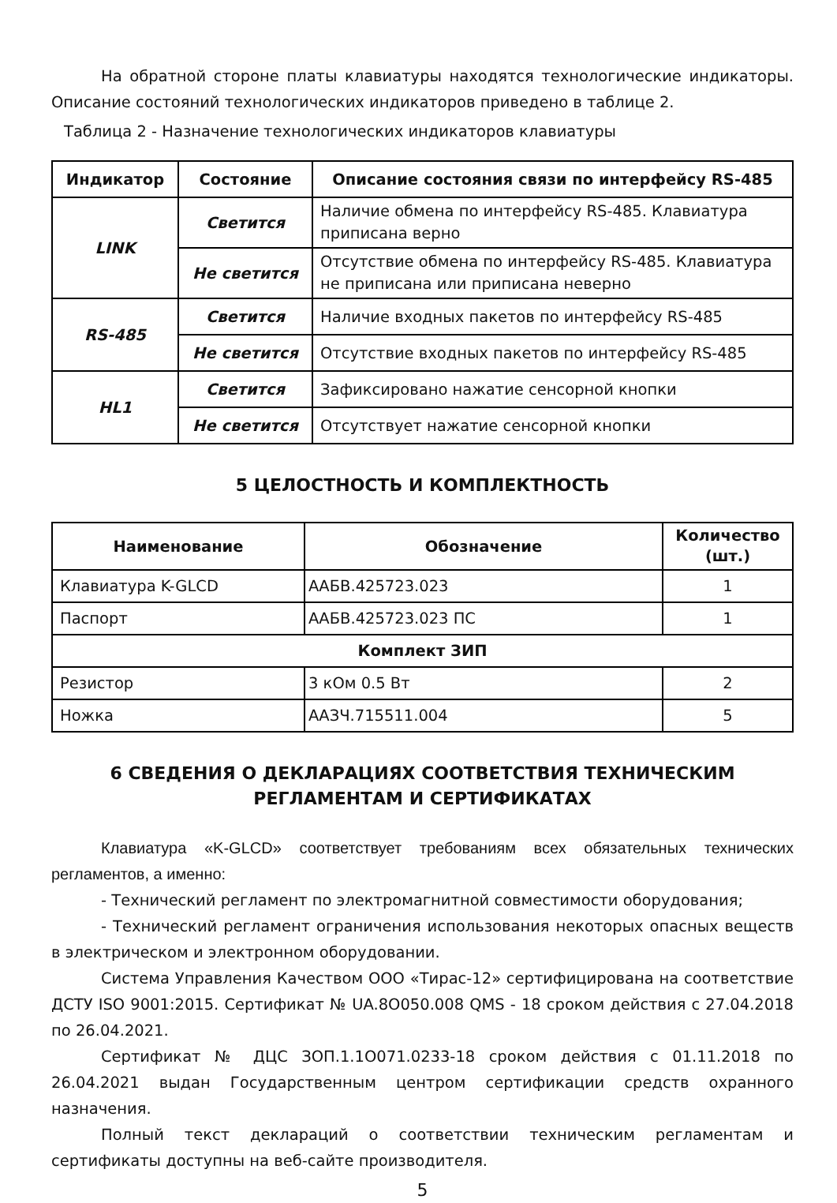На обратной стороне платы клавиатуры находятся технологические индикаторы. Описание состояний технологических индикаторов приведено в таблице 2.
Таблица 2 - Назначение технологических индикаторов клавиатуры
| Индикатор | Состояние | Описание состояния связи по интерфейсу RS-485 |
| --- | --- | --- |
| LINK | Светится | Наличие обмена по интерфейсу RS-485. Клавиатура приписана верно |
| | Не светится | Отсутствие обмена по интерфейсу RS-485. Клавиатура не приписана или приписана неверно |
| RS-485 | Светится | Наличие входных пакетов по интерфейсу RS-485 |
| | Не светится | Отсутствие входных пакетов по интерфейсу RS-485 |
| HL1 | Светится | Зафиксировано нажатие сенсорной кнопки |
| | Не светится | Отсутствует нажатие сенсорной кнопки |
5 ЦЕЛОСТНОСТЬ И КОМПЛЕКТНОСТЬ
| Наименование | Обозначение | Количество (шт.) |
| --- | --- | --- |
| Клавиатура K-GLCD | ААБВ.425723.023 | 1 |
| Паспорт | ААБВ.425723.023 ПС | 1 |
| Комплект ЗИП | | |
| Резистор | 3 кОм 0.5 Вт | 2 |
| Ножка | ААЗЧ.715511.004 | 5 |
6 СВЕДЕНИЯ О ДЕКЛАРАЦИЯХ СООТВЕТСТВИЯ ТЕХНИЧЕСКИМ РЕГЛАМЕНТАМ И СЕРТИФИКАТАХ
Клавиатура «K-GLCD» соответствует требованиям всех обязательных технических регламентов, а именно:
- Технический регламент по электромагнитной совместимости оборудования;
- Технический регламент ограничения использования некоторых опасных веществ в электрическом и электронном оборудовании.
Система Управления Качеством ООО «Тирас-12» сертифицирована на соответствие ДСТУ ISO 9001:2015. Сертификат № UA.8О050.008 QMS - 18 сроком действия с 27.04.2018 по 26.04.2021.
Сертификат № ДЦС ЗОП.1.1О071.0233-18 сроком действия с 01.11.2018 по 26.04.2021 выдан Государственным центром сертификации средств охранного назначения.
Полный текст деклараций о соответствии техническим регламентам и сертификаты доступны на веб-сайте производителя.
5